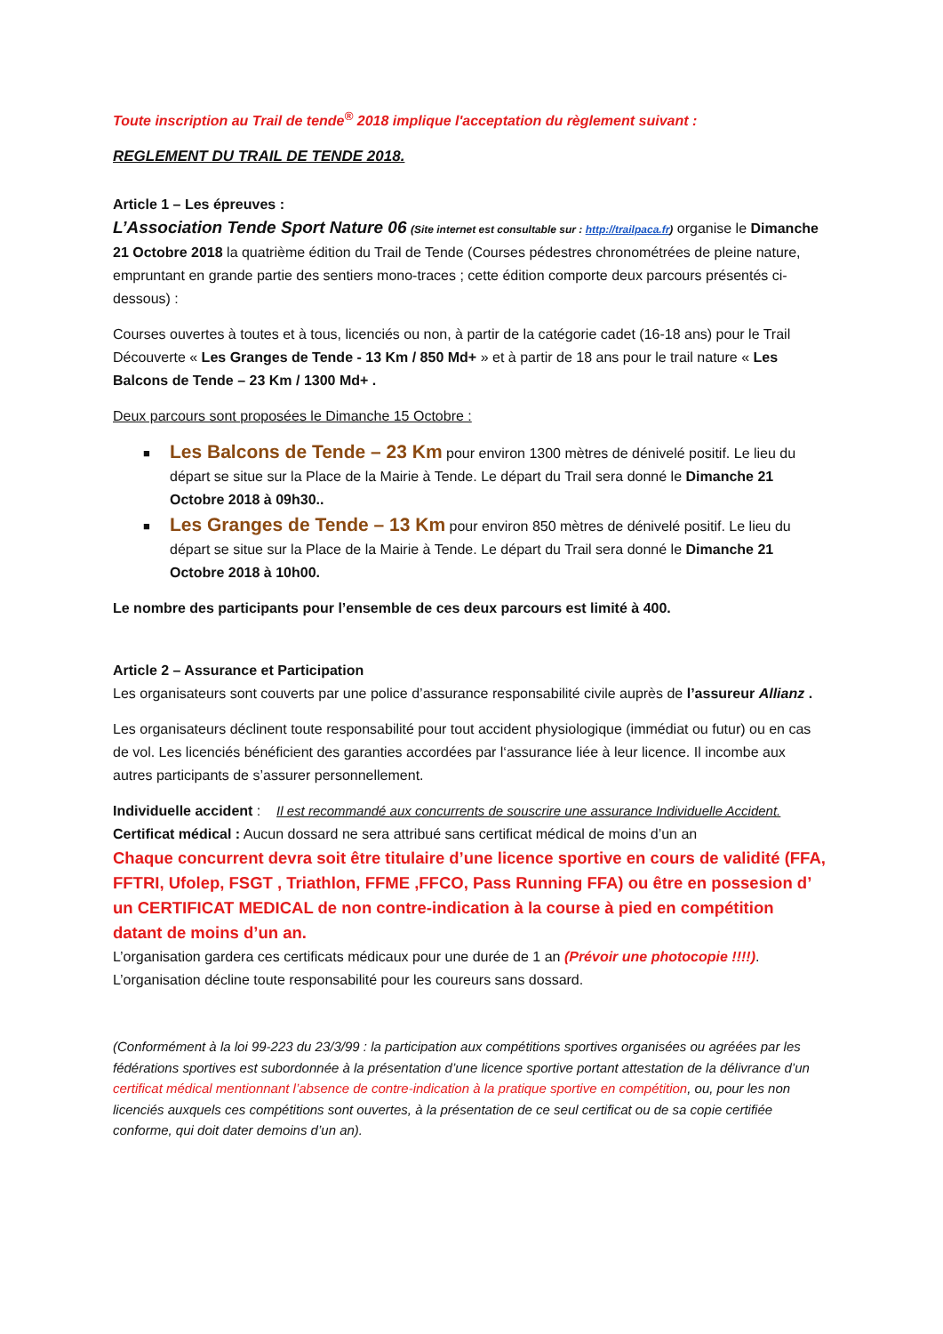Toute inscription au Trail de tende<sup>®</sup> 2018 implique l'acceptation du règlement suivant :
REGLEMENT DU TRAIL DE TENDE 2018.
Article 1 – Les épreuves :
L’Association Tende Sport Nature 06 (Site internet est consultable sur : http://trailpaca.fr) organise le Dimanche 21 Octobre 2018 la quatrième édition du Trail de Tende (Courses pédestres chronométrées de pleine nature, empruntant en grande partie des sentiers mono-traces ; cette édition comporte deux parcours présentés ci-dessous) :
Courses ouvertes à toutes et à tous, licenciés ou non, à partir de la catégorie cadet (16-18 ans) pour le Trail Découverte « Les Granges de Tende - 13 Km / 850 Md+ » et à partir de 18 ans pour le trail nature « Les Balcons de Tende – 23 Km / 1300 Md+ .
Deux parcours sont proposées le Dimanche 15 Octobre :
■ Les Balcons de Tende – 23 Km pour environ 1300 mètres de dénivelé positif. Le lieu du départ se situe sur la Place de la Mairie à Tende. Le départ du Trail sera donné le Dimanche 21 Octobre 2018 à 09h30..
■ Les Granges de Tende – 13 Km pour environ 850 mètres de dénivelé positif. Le lieu du départ se situe sur la Place de la Mairie à Tende. Le départ du Trail sera donné le Dimanche 21 Octobre 2018 à 10h00.
Le nombre des participants pour l’ensemble de ces deux parcours est limité à 400.
Article 2 – Assurance et Participation
Les organisateurs sont couverts par une police d’assurance responsabilité civile auprès de l’assureur Allianz .
Les organisateurs déclinent toute responsabilité pour tout accident physiologique (immédiat ou futur) ou en cas de vol. Les licenciés bénéficient des garanties accordées par l‘assurance liée à leur licence. Il incombe aux autres participants de s’assurer personnellement.
Individuelle accident : Il est recommandé aux concurrents de souscrire une assurance Individuelle Accident.
Certificat médical : Aucun dossard ne sera attribué sans certificat médical de moins d’un an
Chaque concurrent devra soit être titulaire d’une licence sportive en cours de validité (FFA, FFTRI, Ufolep, FSGT , Triathlon, FFME ,FFCO, Pass Running FFA) ou être en possesion d’ un CERTIFICAT MEDICAL de non contre-indication à la course à pied en compétition datant de moins d’un an.
L’organisation gardera ces certificats médicaux pour une durée de 1 an (Prévoir une photocopie !!!!).
L’organisation décline toute responsabilité pour les coureurs sans dossard.
(Conformément à la loi 99-223 du 23/3/99 : la participation aux compétitions sportives organisées ou agréées par les fédérations sportives est subordonnée à la présentation d’une licence sportive portant attestation de la délivrance d’un certificat médical mentionnant l’absence de contre-indication à la pratique sportive en compétition, ou, pour les non licenciés auxquels ces compétitions sont ouvertes, à la présentation de ce seul certificat ou de sa copie certifiée conforme, qui doit dater demoins d’un an).